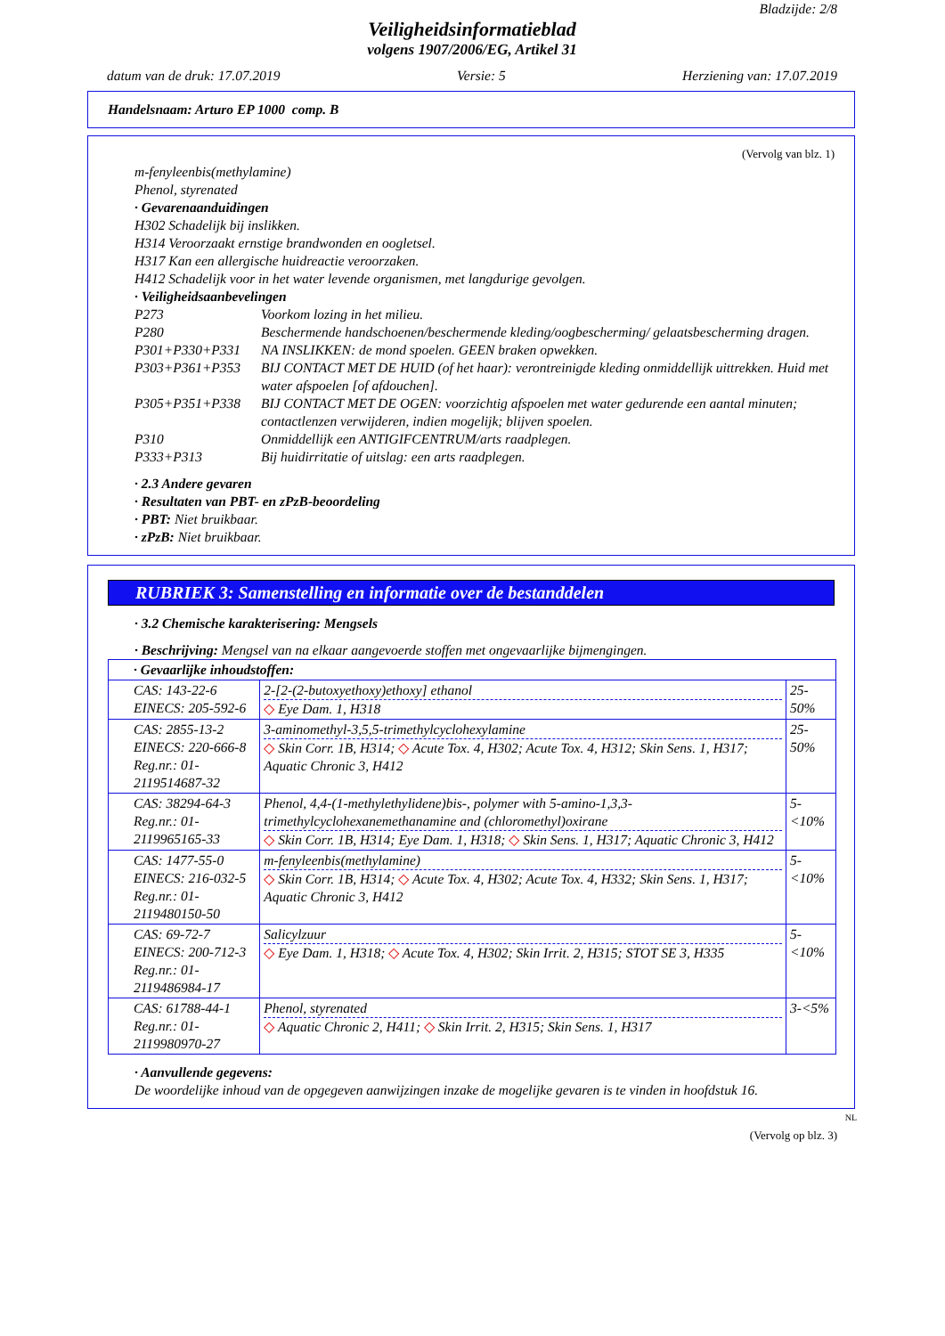Bladzijde: 2/8
Veiligheidsinformatieblad
volgens 1907/2006/EG, Artikel 31
datum van de druk: 17.07.2019 Versie: 5 Herziening van: 17.07.2019
Handelsnaam: Arturo EP 1000 comp. B
(Vervolg van blz. 1)
m-fenyleenbis(methylamine)
Phenol, styrenated
· Gevarenaanduidingen
H302 Schadelijk bij inslikken.
H314 Veroorzaakt ernstige brandwonden en oogletsel.
H317 Kan een allergische huidreactie veroorzaken.
H412 Schadelijk voor in het water levende organismen, met langdurige gevolgen.
· Veiligheidsaanbevelingen
P273 Voorkom lozing in het milieu.
P280 Beschermende handschoenen/beschermende kleding/oogbescherming/ gelaatsbescherming dragen.
P301+P330+P331 NA INSLIKKEN: de mond spoelen. GEEN braken opwekken.
P303+P361+P353 BIJ CONTACT MET DE HUID (of het haar): verontreinigde kleding onmiddellijk uittrekken. Huid met water afspoelen [of afdouchen].
P305+P351+P338 BIJ CONTACT MET DE OGEN: voorzichtig afspoelen met water gedurende een aantal minuten; contactlenzen verwijderen, indien mogelijk; blijven spoelen.
P310 Onmiddellijk een ANTIGIFCENTRUM/arts raadplegen.
P333+P313 Bij huidirritatie of uitslag: een arts raadplegen.
· 2.3 Andere gevaren
· Resultaten van PBT- en zPzB-beoordeling
· PBT: Niet bruikbaar.
· zPzB: Niet bruikbaar.
RUBRIEK 3: Samenstelling en informatie over de bestanddelen
· 3.2 Chemische karakterisering: Mengsels
· Beschrijving: Mengsel van na elkaar aangevoerde stoffen met ongevaarlijke bijmengingen.
| · Gevaarlijke inhoudstoffen: | | |
| CAS: 143-22-6 EINECS: 205-592-6 | 2-[2-(2-butoxyethoxy)ethoxy] ethanol ◇ Eye Dam. 1, H318 | 25-50% |
| CAS: 2855-13-2 EINECS: 220-666-8 Reg.nr.: 01-2119514687-32 | 3-aminomethyl-3,5,5-trimethylcyclohexylamine ◇ Skin Corr. 1B, H314; ◇ Acute Tox. 4, H302; Acute Tox. 4, H312; Skin Sens. 1, H317; Aquatic Chronic 3, H412 | 25-50% |
| CAS: 38294-64-3 Reg.nr.: 01-2119965165-33 | Phenol, 4,4-(1-methylethylidene)bis-, polymer with 5-amino-1,3,3-trimethylcyclohexanemethanamine and (chloromethyl)oxirane ◇ Skin Corr. 1B, H314; Eye Dam. 1, H318; ◇ Skin Sens. 1, H317; Aquatic Chronic 3, H412 | 5-<10% |
| CAS: 1477-55-0 EINECS: 216-032-5 Reg.nr.: 01-2119480150-50 | m-fenyleenbis(methylamine) ◇ Skin Corr. 1B, H314; ◇ Acute Tox. 4, H302; Acute Tox. 4, H332; Skin Sens. 1, H317; Aquatic Chronic 3, H412 | 5-<10% |
| CAS: 69-72-7 EINECS: 200-712-3 Reg.nr.: 01-2119486984-17 | Salicylzuur ◇ Eye Dam. 1, H318; ◇ Acute Tox. 4, H302; Skin Irrit. 2, H315; STOT SE 3, H335 | 5-<10% |
| CAS: 61788-44-1 Reg.nr.: 01-2119980970-27 | Phenol, styrenated ◇ Aquatic Chronic 2, H411; ◇ Skin Irrit. 2, H315; Skin Sens. 1, H317 | 3-<5% |
· Aanvullende gegevens:
De woordelijke inhoud van de opgegeven aanwijzingen inzake de mogelijke gevaren is te vinden in hoofdstuk 16.
NL
(Vervolg op blz. 3)